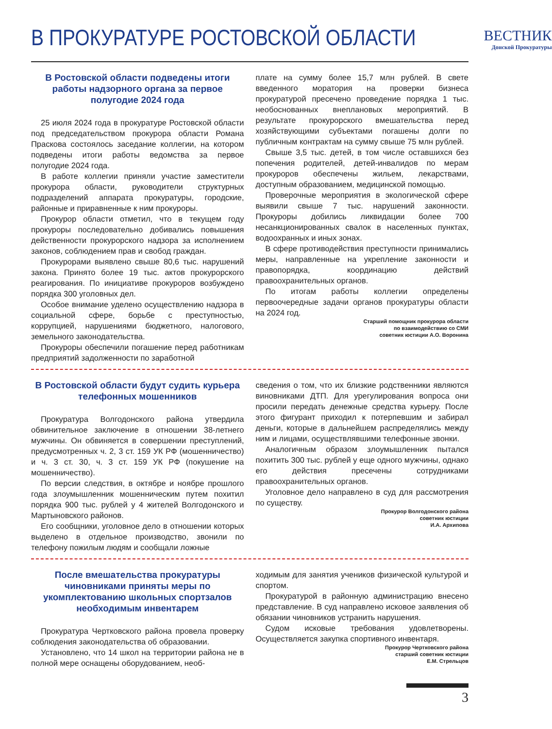В ПРОКУРАТУРЕ РОСТОВСКОЙ ОБЛАСТИ
ВЕСТНИК
Донской Прокуратуры
В Ростовской области подведены итоги работы надзорного органа за первое полугодие 2024 года
25 июля 2024 года в прокуратуре Ростовской области под председательством прокурора области Романа Праскова состоялось заседание коллегии, на котором подведены итоги работы ведомства за первое полугодие 2024 года.
В работе коллегии приняли участие заместители прокурора области, руководители структурных подразделений аппарата прокуратуры, городские, районные и приравненные к ним прокуроры.
Прокурор области отметил, что в текущем году прокуроры последовательно добивались повышения действенности прокурорского надзора за исполнением законов, соблюдением прав и свобод граждан.
Прокурорами выявлено свыше 80,6 тыс. нарушений закона. Принято более 19 тыс. актов прокурорского реагирования. По инициативе прокуроров возбуждено порядка 300 уголовных дел.
Особое внимание уделено осуществлению надзора в социальной сфере, борьбе с преступностью, коррупцией, нарушениями бюджетного, налогового, земельного законодательства.
Прокуроры обеспечили погашение перед работникам предприятий задолженности по заработной
плате на сумму более 15,7 млн рублей. В свете введенного моратория на проверки бизнеса прокуратурой пресечено проведение порядка 1 тыс. необоснованных внеплановых мероприятий. В результате прокурорского вмешательства перед хозяйствующими субъектами погашены долги по публичным контрактам на сумму свыше 75 млн рублей.
Свыше 3,5 тыс. детей, в том числе оставшихся без попечения родителей, детей-инвалидов по мерам прокуроров обеспечены жильем, лекарствами, доступным образованием, медицинской помощью.
Проверочные мероприятия в экологической сфере выявили свыше 7 тыс. нарушений законности. Прокуроры добились ликвидации более 700 несанкционированных свалок в населенных пунктах, водоохранных и иных зонах.
В сфере противодействия преступности принимались меры, направленные на укрепление законности и правопорядка, координацию действий правоохранительных органов.
По итогам работы коллегии определены первоочередные задачи органов прокуратуры области на 2024 год.
Старший помощник прокурора области
по взаимодействию со СМИ
советник юстиции А.О. Воронина
В Ростовской области будут судить курьера телефонных мошенников
Прокуратура Волгодонского района утвердила обвинительное заключение в отношении 38-летнего мужчины. Он обвиняется в совершении преступлений, предусмотренных ч. 2, 3 ст. 159 УК РФ (мошенничество) и ч. 3 ст. 30, ч. 3 ст. 159 УК РФ (покушение на мошенничество).
По версии следствия, в октябре и ноябре прошлого года злоумышленник мошенническим путем похитил порядка 900 тыс. рублей у 4 жителей Волгодонского и Мартыновского районов.
Его сообщники, уголовное дело в отношении которых выделено в отдельное производство, звонили по телефону пожилым людям и сообщали ложные
сведения о том, что их близкие родственники являются виновниками ДТП. Для урегулирования вопроса они просили передать денежные средства курьеру. После этого фигурант приходил к потерпевшим и забирал деньги, которые в дальнейшем распределялись между ним и лицами, осуществлявшими телефонные звонки.
Аналогичным образом злоумышленник пытался похитить 300 тыс. рублей у еще одного мужчины, однако его действия пресечены сотрудниками правоохранительных органов.
Уголовное дело направлено в суд для рассмотрения по существу.
Прокурор Волгодонского района
советник юстиции
И.А. Архипова
После вмешательства прокуратуры чиновниками приняты меры по укомплектованию школьных спортзалов необходимым инвентарем
Прокуратура Чертковского района провела проверку соблюдения законодательства об образовании.
Установлено, что 14 школ на территории района не в полной мере оснащены оборудованием, необ-
ходимым для занятия учеников физической культурой и спортом.
Прокуратурой в районную администрацию внесено представление. В суд направлено исковое заявления об обязании чиновников устранить нарушения.
Судом исковые требования удовлетворены. Осуществляется закупка спортивного инвентаря.
Прокурор Чертковского района
старший советник юстиции
Е.М. Стрельцов
3